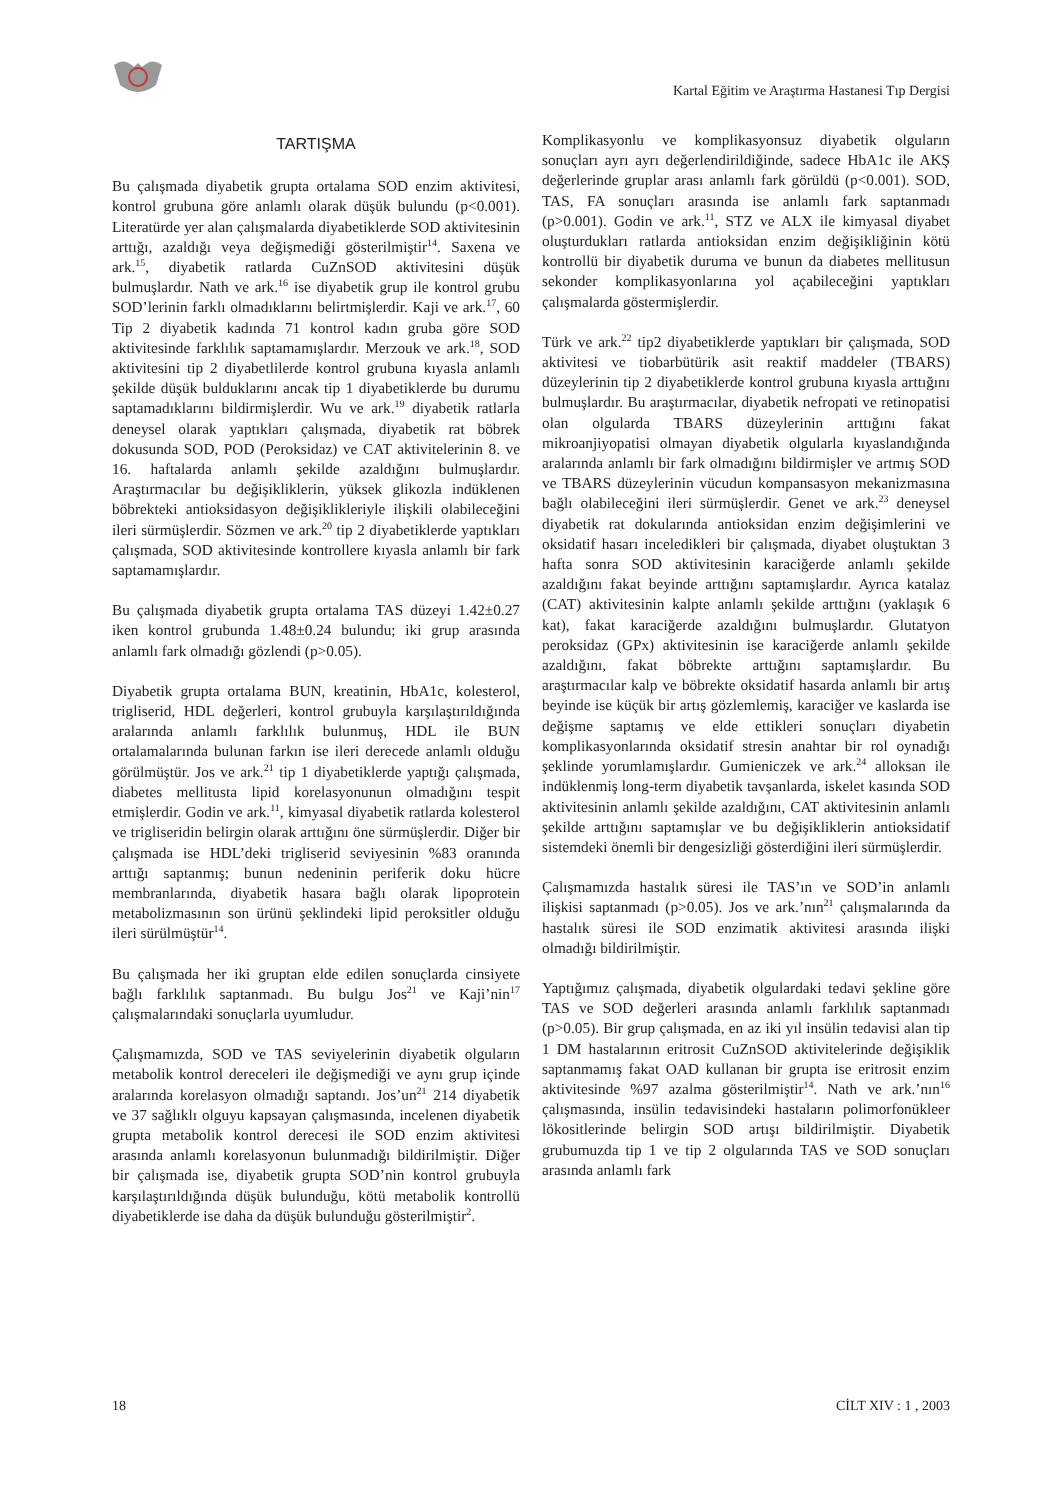Kartal Eğitim ve Araştırma Hastanesi Tıp Dergisi
TARTIŞMA
Bu çalışmada diyabetik grupta ortalama SOD enzim aktivitesi, kontrol grubuna göre anlamlı olarak düşük bulundu (p<0.001). Literatürde yer alan çalışmalarda diyabetiklerde SOD aktivitesinin arttığı, azaldığı veya değişmediği gösterilmiştir<sup>14</sup>. Saxena ve ark.<sup>15</sup>, diyabetik ratlarda CuZnSOD aktivitesini düşük bulmuşlardır. Nath ve ark.<sup>16</sup> ise diyabetik grup ile kontrol grubu SOD’lerinin farklı olmadıklarını belirtmişlerdir. Kaji ve ark.<sup>17</sup>, 60 Tip 2 diyabetik kadında 71 kontrol kadın gruba göre SOD aktivitesinde farklılık saptamamışlardır. Merzouk ve ark.<sup>18</sup>, SOD aktivitesini tip 2 diyabetlilerde kontrol grubuna kıyasla anlamlı şekilde düşük bulduklarını ancak tip 1 diyabetiklerde bu durumu saptamadıklarını bildirmişlerdir. Wu ve ark.<sup>19</sup> diyabetik ratlarla deneysel olarak yaptıkları çalışmada, diyabetik rat böbrek dokusunda SOD, POD (Peroksidaz) ve CAT aktivitelerinin 8. ve 16. haftalarda anlamlı şekilde azaldığını bulmuşlardır. Araştırmacılar bu değişikliklerin, yüksek glikozla indüklenen böbrekteki antioksidasyon değişiklikleriyle ilişkili olabileceğini ileri sürmüşlerdir. Sözmen ve ark.<sup>20</sup> tip 2 diyabetiklerde yaptıkları çalışmada, SOD aktivitesinde kontrollere kıyasla anlamlı bir fark saptamamışlardır.
Bu çalışmada diyabetik grupta ortalama TAS düzeyi 1.42±0.27 iken kontrol grubunda 1.48±0.24 bulundu; iki grup arasında anlamlı fark olmadığı gözlendi (p>0.05).
Diyabetik grupta ortalama BUN, kreatinin, HbA1c, kolesterol, trigliserid, HDL değerleri, kontrol grubuyla karşılaştırıldığında aralarında anlamlı farklılık bulunmuş, HDL ile BUN ortalamalarında bulunan farkın ise ileri derecede anlamlı olduğu görülmüştür. Jos ve ark.<sup>21</sup> tip 1 diyabetiklerde yaptığı çalışmada, diabetes mellitusta lipid korelasyonunun olmadığını tespit etmişlerdir. Godin ve ark.<sup>11</sup>, kimyasal diyabetik ratlarda kolesterol ve trigliseridin belirgin olarak arttığını öne sürmüşlerdir. Diğer bir çalışmada ise HDL’deki trigliserid seviyesinin %83 oranında arttığı saptanmış; bunun nedeninin periferik doku hücre membranlarında, diyabetik hasara bağlı olarak lipoprotein metabolizmasının son ürünü şeklindeki lipid peroksitler olduğu ileri sürülmüştür<sup>14</sup>.
Bu çalışmada her iki gruptan elde edilen sonuçlarda cinsiyete bağlı farklılık saptanmadı. Bu bulgu Jos<sup>21</sup> ve Kaji’nin<sup>17</sup> çalışmalarındaki sonuçlarla uyumludur.
Çalışmamızda, SOD ve TAS seviyelerinin diyabetik olguların metabolik kontrol dereceleri ile değişmediği ve aynı grup içinde aralarında korelasyon olmadığı saptandı. Jos’un<sup>21</sup> 214 diyabetik ve 37 sağlıklı olguyu kapsayan çalışmasında, incelenen diyabetik grupta metabolik kontrol derecesi ile SOD enzim aktivitesi arasında anlamlı korelasyonun bulunmadığı bildirilmiştir. Diğer bir çalışmada ise, diyabetik grupta SOD’nin kontrol grubuyla karşılaştırıldığında düşük bulunduğu, kötü metabolik kontrollü diyabetiklerde ise daha da düşük bulunduğu gösterilmiştir<sup>2</sup>.
Komplikasyonlu ve komplikasyonsuz diyabetik olguların sonuçları ayrı ayrı değerlendirildiğinde, sadece HbA1c ile AKŞ değerlerinde gruplar arası anlamlı fark görüldü (p<0.001). SOD, TAS, FA sonuçları arasında ise anlamlı fark saptanmadı (p>0.001). Godin ve ark.<sup>11</sup>, STZ ve ALX ile kimyasal diyabet oluşturdukları ratlarda antioksidan enzim değişikliğinin kötü kontrollü bir diyabetik duruma ve bunun da diabetes mellitusun sekonder komplikasyonlarına yol açabileceğini yaptıkları çalışmalarda göstermişlerdir.
Türk ve ark.<sup>22</sup> tip2 diyabetiklerde yaptıkları bir çalışmada, SOD aktivitesi ve tiobarbütürik asit reaktif maddeler (TBARS) düzeylerinin tip 2 diyabetiklerde kontrol grubuna kıyasla arttığını bulmuşlardır. Bu araştırmacılar, diyabetik nefropati ve retinopatisi olan olgularda TBARS düzeylerinin arttığını fakat mikroanjiyopatisi olmayan diyabetik olgularla kıyaslandığında aralarında anlamlı bir fark olmadığını bildirmişler ve artmış SOD ve TBARS düzeylerinin vücudun kompansasyon mekanizmasına bağlı olabileceğini ileri sürmüşlerdir. Genet ve ark.<sup>23</sup> deneysel diyabetik rat dokularında antioksidan enzim değişimlerini ve oksidatif hasarı inceledikleri bir çalışmada, diyabet oluştuktan 3 hafta sonra SOD aktivitesinin karaciğerde anlamlı şekilde azaldığını fakat beyinde arttığını saptamışlardır. Ayrıca katalaz (CAT) aktivitesinin kalpte anlamlı şekilde arttığını (yaklaşık 6 kat), fakat karaciğerde azaldığını bulmuşlardır. Glutatyon peroksidaz (GPx) aktivitesinin ise karaciğerde anlamlı şekilde azaldığını, fakat böbrekte arttığını saptamışlardır. Bu araştırmacılar kalp ve böbrekte oksidatif hasarda anlamlı bir artış beyinde ise küçük bir artış gözlemlemiş, karaciğer ve kaslarda ise değişme saptamış ve elde ettikleri sonuçları diyabetin komplikasyonlarında oksidatif stresin anahtar bir rol oynadığı şeklinde yorumlamışlardır. Gumieniczek ve ark.<sup>24</sup> alloksan ile indüklenmiş long-term diyabetik tavşanlarda, iskelet kasında SOD aktivitesinin anlamlı şekilde azaldığını, CAT aktivitesinin anlamlı şekilde arttığını saptamışlar ve bu değişikliklerin antioksidatif sistemdeki önemli bir dengesizliği gösterdiğini ileri sürmüşlerdir.
Çalışmamızda hastalık süresi ile TAS’ın ve SOD’in anlamlı ilişkisi saptanmadı (p>0.05). Jos ve ark.’nın<sup>21</sup> çalışmalarında da hastalık süresi ile SOD enzimatik aktivitesi arasında ilişki olmadığı bildirilmiştir.
Yaptığımız çalışmada, diyabetik olgulardaki tedavi şekline göre TAS ve SOD değerleri arasında anlamlı farklılık saptanmadı (p>0.05). Bir grup çalışmada, en az iki yıl insülin tedavisi alan tip 1 DM hastalarının eritrosit CuZnSOD aktivitelerinde değişiklik saptanmamış fakat OAD kullanan bir grupta ise eritrosit enzim aktivitesinde %97 azalma gösterilmiştir<sup>14</sup>. Nath ve ark.’nın<sup>16</sup> çalışmasında, insülin tedavisindeki hastaların polimorfonükleer lökositlerinde belirgin SOD artışı bildirilmiştir. Diyabetik grubumuzda tip 1 ve tip 2 olgularında TAS ve SOD sonuçları arasında anlamlı fark
18 CİLT XIV : 1 , 2003